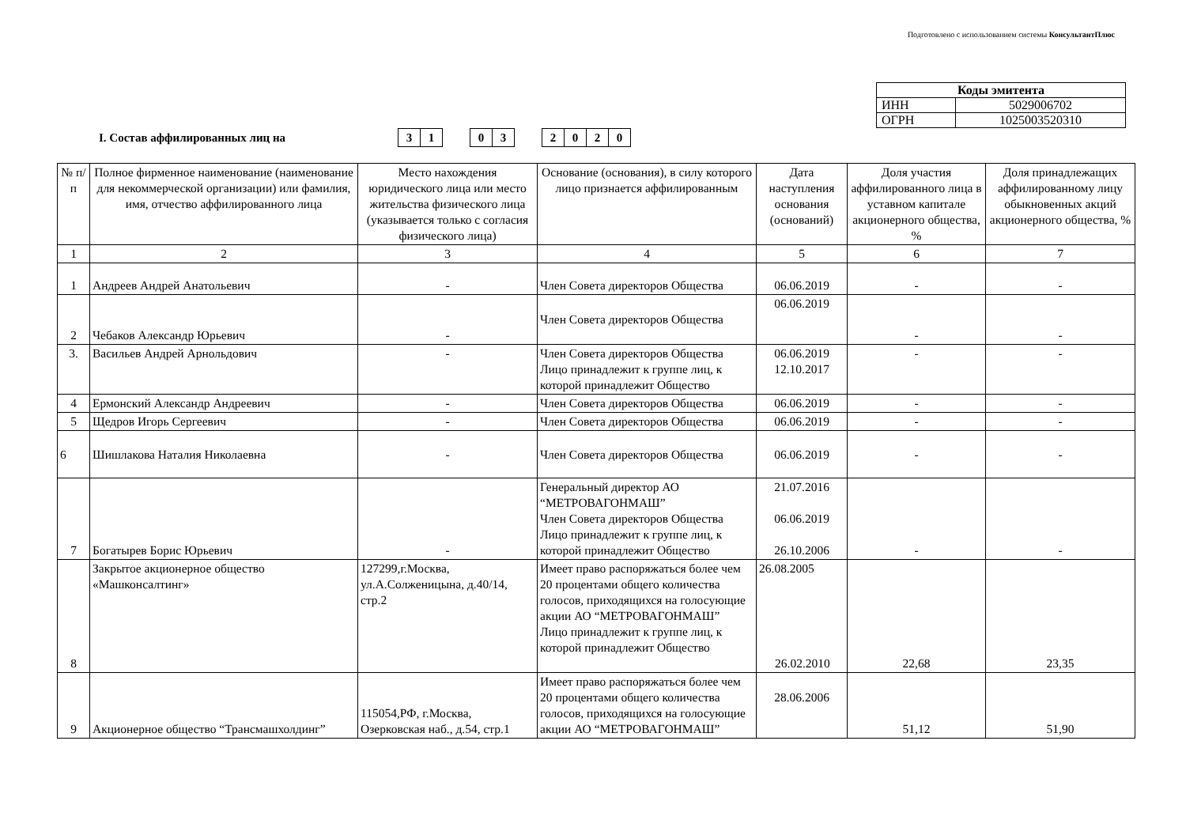Подготовлено с использованием системы КонсультантПлюс
| Коды эмитента | |
| ИНН | 5029006702 |
| ОГРН | 1025003520310 |
I. Состав аффилированных лиц на
| 3 | 1 |
| 0 | 3 |
| 2 | 0 | 2 | 0 |
| № п/п | Полное фирменное наименование (наименование для некоммерческой организации) или фамилия, имя, отчество аффилированного лица | Место нахождения юридического лица или место жительства физического лица (указывается только с согласия физического лица) | Основание (основания), в силу которого лицо признается аффилированным | Дата наступления основания (оснований) | Доля участия аффилированного лица в уставном капитале акционерного общества, % | Доля принадлежащих аффилированному лицу обыкновенных акций акционерного общества, % |
| --- | --- | --- | --- | --- | --- | --- |
| 1 | 2 | 3 | 4 | 5 | 6 | 7 |
| 1 | Андреев Андрей Анатольевич | - | Член Совета директоров Общества | 06.06.2019 | - | - |
| 2 | Чебаков Александр Юрьевич | - | Член Совета директоров Общества | 06.06.2019 | - | - |
| 3. | Васильев Андрей Арнольдович | - | Член Совета директоров Общества Лицо принадлежит к группе лиц, к которой принадлежит Общество | 06.06.2019 12.10.2017 | - | - |
| 4 | Ермонский Александр Андреевич | - | Член Совета директоров Общества | 06.06.2019 | - | - |
| 5 | Щедров Игорь Сергеевич | - | Член Совета директоров Общества | 06.06.2019 | - | - |
| 6 | Шишлакова Наталия Николаевна | - | Член Совета директоров Общества | 06.06.2019 | - | - |
| 7 | Богатырев Борис Юрьевич | - | Генеральный директор АО “МЕТРОВАГОНМАШ” Член Совета директоров Общества Лицо принадлежит к группе лиц, к которой принадлежит Общество | 21.07.2016 06.06.2019 26.10.2006 | - | - |
| 8 | Закрытое акционерное общество «Машконсалтинг» | 127299,г.Москва, ул.А.Солженицына, д.40/14, стр.2 | Имеет право распоряжаться более чем 20 процентами общего количества голосов, приходящихся на голосующие акции АО “МЕТРОВАГОНМАШ” Лицо принадлежит к группе лиц, к которой принадлежит Общество | 26.08.2005 26.02.2010 | 22,68 | 23,35 |
| 9 | Акционерное общество “Трансмашхолдинг” | 115054,РФ, г.Москва, Озерковская наб., д.54, стр.1 | Имеет право распоряжаться более чем 20 процентами общего количества голосов, приходящихся на голосующие акции АО “МЕТРОВАГОНМАШ” | 28.06.2006 | 51,12 | 51,90 |